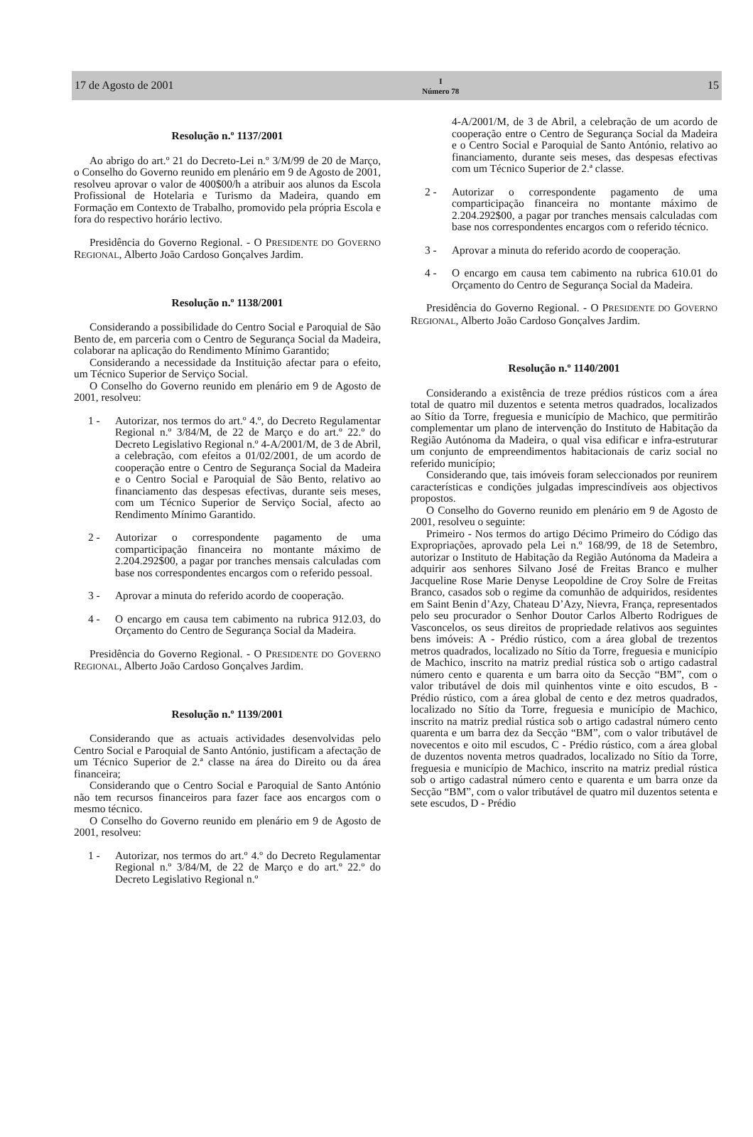17 de Agosto de 2001
I
Número 78
15
Resolução n.º 1137/2001
Ao abrigo do art.º 21 do Decreto-Lei n.º 3/M/99 de 20 de Março, o Conselho do Governo reunido em plenário em 9 de Agosto de 2001, resolveu aprovar o valor de 400$00/h a atribuir aos alunos da Escola Profissional de Hotelaria e Turismo da Madeira, quando em Formação em Contexto de Trabalho, promovido pela própria Escola e fora do respectivo horário lectivo.
Presidência do Governo Regional. - O PRESIDENTE DO GOVERNO REGIONAL, Alberto João Cardoso Gonçalves Jardim.
Resolução n.º 1138/2001
Considerando a possibilidade do Centro Social e Paroquial de São Bento de, em parceria com o Centro de Segurança Social da Madeira, colaborar na aplicação do Rendimento Mínimo Garantido;
Considerando a necessidade da Instituição afectar para o efeito, um Técnico Superior de Serviço Social.
O Conselho do Governo reunido em plenário em 9 de Agosto de 2001, resolveu:
1 - Autorizar, nos termos do art.º 4.º, do Decreto Regulamentar Regional n.º 3/84/M, de 22 de Março e do art.º 22.º do Decreto Legislativo Regional n.º 4-A/2001/M, de 3 de Abril, a celebração, com efeitos a 01/02/2001, de um acordo de cooperação entre o Centro de Segurança Social da Madeira e o Centro Social e Paroquial de São Bento, relativo ao financiamento das despesas efectivas, durante seis meses, com um Técnico Superior de Serviço Social, afecto ao Rendimento Mínimo Garantido.
2 - Autorizar o correspondente pagamento de uma comparticipação financeira no montante máximo de 2.204.292$00, a pagar por tranches mensais calculadas com base nos correspondentes encargos com o referido pessoal.
3 - Aprovar a minuta do referido acordo de cooperação.
4 - O encargo em causa tem cabimento na rubrica 912.03, do Orçamento do Centro de Segurança Social da Madeira.
Presidência do Governo Regional. - O PRESIDENTE DO GOVERNO REGIONAL, Alberto João Cardoso Gonçalves Jardim.
Resolução n.º 1139/2001
Considerando que as actuais actividades desenvolvidas pelo Centro Social e Paroquial de Santo António, justificam a afectação de um Técnico Superior de 2.ª classe na área do Direito ou da área financeira;
Considerando que o Centro Social e Paroquial de Santo António não tem recursos financeiros para fazer face aos encargos com o mesmo técnico.
O Conselho do Governo reunido em plenário em 9 de Agosto de 2001, resolveu:
1 - Autorizar, nos termos do art.º 4.º do Decreto Regulamentar Regional n.º 3/84/M, de 22 de Março e do art.º 22.º do Decreto Legislativo Regional n.º
4-A/2001/M, de 3 de Abril, a celebração de um acordo de cooperação entre o Centro de Segurança Social da Madeira e o Centro Social e Paroquial de Santo António, relativo ao financiamento, durante seis meses, das despesas efectivas com um Técnico Superior de 2.ª classe.
2 - Autorizar o correspondente pagamento de uma comparticipação financeira no montante máximo de 2.204.292$00, a pagar por tranches mensais calculadas com base nos correspondentes encargos com o referido técnico.
3 - Aprovar a minuta do referido acordo de cooperação.
4 - O encargo em causa tem cabimento na rubrica 610.01 do Orçamento do Centro de Segurança Social da Madeira.
Presidência do Governo Regional. - O PRESIDENTE DO GOVERNO REGIONAL, Alberto João Cardoso Gonçalves Jardim.
Resolução n.º 1140/2001
Considerando a existência de treze prédios rústicos com a área total de quatro mil duzentos e setenta metros quadrados, localizados ao Sítio da Torre, freguesia e município de Machico, que permitirão complementar um plano de intervenção do Instituto de Habitação da Região Autónoma da Madeira, o qual visa edificar e infra-estruturar um conjunto de empreendimentos habitacionais de cariz social no referido município;
Considerando que, tais imóveis foram seleccionados por reunirem características e condições julgadas imprescindíveis aos objectivos propostos.
O Conselho do Governo reunido em plenário em 9 de Agosto de 2001, resolveu o seguinte:
Primeiro - Nos termos do artigo Décimo Primeiro do Código das Expropriações, aprovado pela Lei n.º 168/99, de 18 de Setembro, autorizar o Instituto de Habitação da Região Autónoma da Madeira a adquirir aos senhores Silvano José de Freitas Branco e mulher Jacqueline Rose Marie Denyse Leopoldine de Croy Solre de Freitas Branco, casados sob o regime da comunhão de adquiridos, residentes em Saint Benin d’Azy, Chateau D’Azy, Nievra, França, representados pelo seu procurador o Senhor Doutor Carlos Alberto Rodrigues de Vasconcelos, os seus direitos de propriedade relativos aos seguintes bens imóveis: A - Prédio rústico, com a área global de trezentos metros quadrados, localizado no Sítio da Torre, freguesia e município de Machico, inscrito na matriz predial rústica sob o artigo cadastral número cento e quarenta e um barra oito da Secção “BM”, com o valor tributável de dois mil quinhentos vinte e oito escudos, B - Prédio rústico, com a área global de cento e dez metros quadrados, localizado no Sítio da Torre, freguesia e município de Machico, inscrito na matriz predial rústica sob o artigo cadastral número cento quarenta e um barra dez da Secção “BM”, com o valor tributável de novecentos e oito mil escudos, C - Prédio rústico, com a área global de duzentos noventa metros quadrados, localizado no Sítio da Torre, freguesia e município de Machico, inscrito na matriz predial rústica sob o artigo cadastral número cento e quarenta e um barra onze da Secção “BM”, com o valor tributável de quatro mil duzentos setenta e sete escudos, D - Prédio